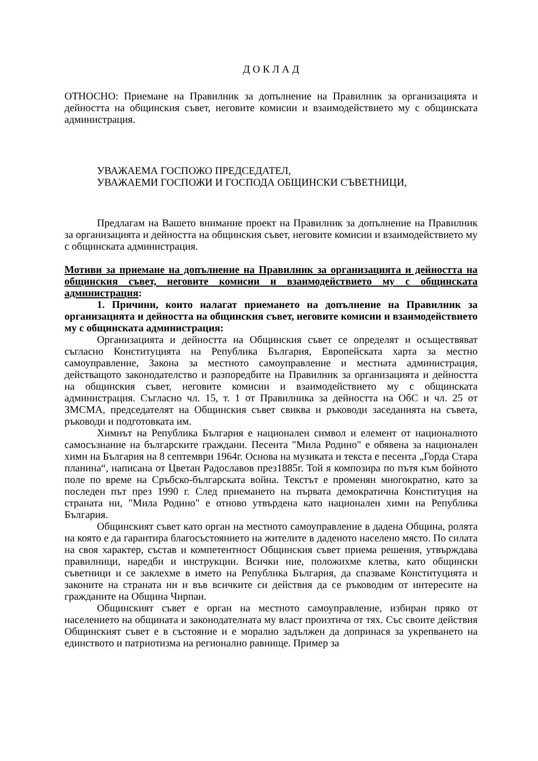Д О К Л А Д
ОТНОСНО: Приемане на Правилник за допълнение на Правилник за организацията и дейността на общинския съвет, неговите комисии и взаимодействието му с общинската администрация.
УВАЖАЕМА ГОСПОЖО ПРЕДСЕДАТЕЛ,
УВАЖАЕМИ ГОСПОЖИ И ГОСПОДА ОБЩИНСКИ СЪВЕТНИЦИ,
Предлагам на Вашето внимание проект на Правилник за допълнение на Правилник за организацията и дейността на общинския съвет, неговите комисии и взаимодействието му с общинската администрация.
Мотиви за приемане на допълнение на Правилник за организацията и дейността на общинския съвет, неговите комисии и взаимодействието му с общинската администрация:
1. Причини, които налагат приемането на допълнение на Правилник за организацията и дейността на общинския съвет, неговите комисии и взаимодействието му с общинската администрация:
Организацията и дейността на Общинския съвет се определят и осъществяват съгласно Конституцията на Република България, Европейската харта за местно самоуправление, Закона за местното самоуправление и местната администрация, действащото законодателство и разпоредбите на Правилник за организацията и дейността на общинския съвет, неговите комисии и взаимодействието му с общинската администрация. Съгласно чл. 15, т. 1 от Правилника за дейността на ОбС и чл. 25 от ЗМСМА, председателят на Общинския съвет свиква и ръководи заседанията на съвета, ръководи и подготовката им.
Химнът на Република България е национален символ и елемент от националното самосъзнание на българските граждани. Песента "Мила Родино" е обявена за национален химн на България на 8 септември 1964г. Основа на музиката и текста е песента „Горда Стара планина“, написана от Цветан Радославов през1885г. Той я композира по пътя към бойното поле по време на Сръбско-българската война. Текстът е променян многократно, като за последен път през 1990 г. След приемането на първата демократична Конституция на страната ни, "Мила Родино" е отново утвърдена като национален химн на Република България.
Общинският съвет като орган на местното самоуправление в дадена Община, ролята на която е да гарантира благосъстоянието на жителите в даденото населено място. По силата на своя характер, състав и компетентност Общинския съвет приема решения, утвърждава правилници, наредби и инструкции. Всички ние, положихме клетва, като общински съветници и се заклехме в името на Република България, да спазваме Конституцията и законите на страната ни и във всичките си действия да се ръководим от интересите на гражданите на Община Чирпан.
Общинският съвет е орган на местното самоуправление, избиран пряко от населението на общината и законодателната му власт произтича от тях. Със своите действия Общинският съвет е в състояние и е морално задължен да допринася за укрепването на единството и патриотизма на регионално равнище. Пример за